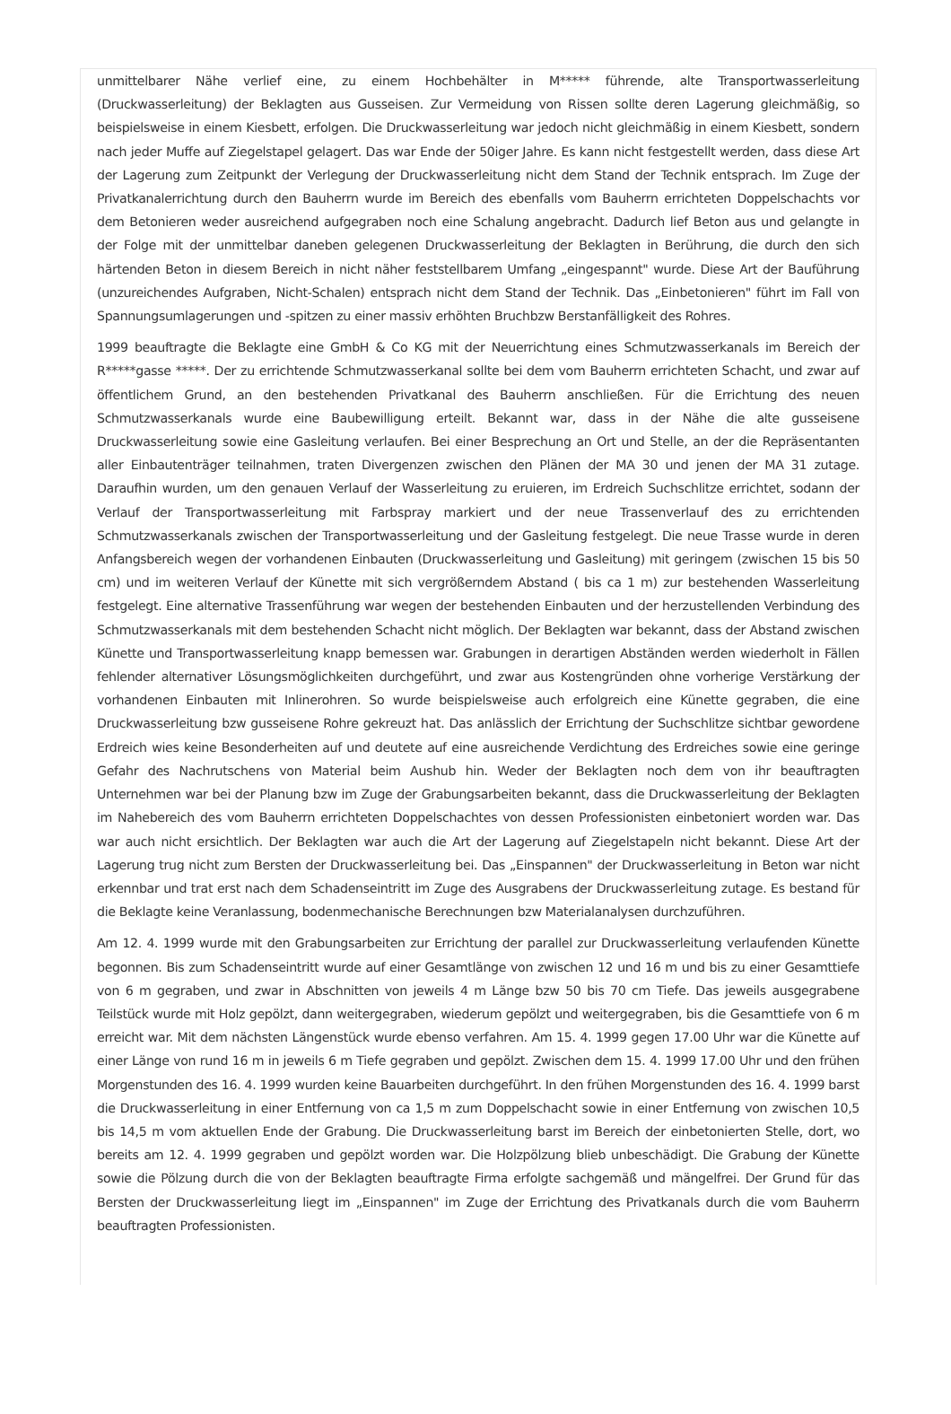unmittelbarer Nähe verlief eine, zu einem Hochbehälter in M***** führende, alte Transportwasserleitung (Druckwasserleitung) der Beklagten aus Gusseisen. Zur Vermeidung von Rissen sollte deren Lagerung gleichmäßig, so beispielsweise in einem Kiesbett, erfolgen. Die Druckwasserleitung war jedoch nicht gleichmäßig in einem Kiesbett, sondern nach jeder Muffe auf Ziegelstapel gelagert. Das war Ende der 50iger Jahre. Es kann nicht festgestellt werden, dass diese Art der Lagerung zum Zeitpunkt der Verlegung der Druckwasserleitung nicht dem Stand der Technik entsprach. Im Zuge der Privatkanalerrichtung durch den Bauherrn wurde im Bereich des ebenfalls vom Bauherrn errichteten Doppelschachts vor dem Betonieren weder ausreichend aufgegraben noch eine Schalung angebracht. Dadurch lief Beton aus und gelangte in der Folge mit der unmittelbar daneben gelegenen Druckwasserleitung der Beklagten in Berührung, die durch den sich härtenden Beton in diesem Bereich in nicht näher feststellbarem Umfang „eingespannt" wurde. Diese Art der Bauführung (unzureichendes Aufgraben, Nicht-Schalen) entsprach nicht dem Stand der Technik. Das „Einbetonieren" führt im Fall von Spannungsumlagerungen und -spitzen zu einer massiv erhöhten Bruchbzw Berstanfälligkeit des Rohres.
1999 beauftragte die Beklagte eine GmbH & Co KG mit der Neuerrichtung eines Schmutzwasserkanals im Bereich der R*****gasse *****. Der zu errichtende Schmutzwasserkanal sollte bei dem vom Bauherrn errichteten Schacht, und zwar auf öffentlichem Grund, an den bestehenden Privatkanal des Bauherrn anschließen. Für die Errichtung des neuen Schmutzwasserkanals wurde eine Baubewilligung erteilt. Bekannt war, dass in der Nähe die alte gusseisene Druckwasserleitung sowie eine Gasleitung verlaufen. Bei einer Besprechung an Ort und Stelle, an der die Repräsentanten aller Einbautenträger teilnahmen, traten Divergenzen zwischen den Plänen der MA 30 und jenen der MA 31 zutage. Daraufhin wurden, um den genauen Verlauf der Wasserleitung zu eruieren, im Erdreich Suchschlitze errichtet, sodann der Verlauf der Transportwasserleitung mit Farbspray markiert und der neue Trassenverlauf des zu errichtenden Schmutzwasserkanals zwischen der Transportwasserleitung und der Gasleitung festgelegt. Die neue Trasse wurde in deren Anfangsbereich wegen der vorhandenen Einbauten (Druckwasserleitung und Gasleitung) mit geringem (zwischen 15 bis 50 cm) und im weiteren Verlauf der Künette mit sich vergrößerndem Abstand ( bis ca 1 m) zur bestehenden Wasserleitung festgelegt. Eine alternative Trassenführung war wegen der bestehenden Einbauten und der herzustellenden Verbindung des Schmutzwasserkanals mit dem bestehenden Schacht nicht möglich. Der Beklagten war bekannt, dass der Abstand zwischen Künette und Transportwasserleitung knapp bemessen war. Grabungen in derartigen Abständen werden wiederholt in Fällen fehlender alternativer Lösungsmöglichkeiten durchgeführt, und zwar aus Kostengründen ohne vorherige Verstärkung der vorhandenen Einbauten mit Inlinerohren. So wurde beispielsweise auch erfolgreich eine Künette gegraben, die eine Druckwasserleitung bzw gusseisene Rohre gekreuzt hat. Das anlässlich der Errichtung der Suchschlitze sichtbar gewordene Erdreich wies keine Besonderheiten auf und deutete auf eine ausreichende Verdichtung des Erdreiches sowie eine geringe Gefahr des Nachrutschens von Material beim Aushub hin. Weder der Beklagten noch dem von ihr beauftragten Unternehmen war bei der Planung bzw im Zuge der Grabungsarbeiten bekannt, dass die Druckwasserleitung der Beklagten im Nahebereich des vom Bauherrn errichteten Doppelschachtes von dessen Professionisten einbetoniert worden war. Das war auch nicht ersichtlich. Der Beklagten war auch die Art der Lagerung auf Ziegelstapeln nicht bekannt. Diese Art der Lagerung trug nicht zum Bersten der Druckwasserleitung bei. Das „Einspannen" der Druckwasserleitung in Beton war nicht erkennbar und trat erst nach dem Schadenseintritt im Zuge des Ausgrabens der Druckwasserleitung zutage. Es bestand für die Beklagte keine Veranlassung, bodenmechanische Berechnungen bzw Materialanalysen durchzuführen.
Am 12. 4. 1999 wurde mit den Grabungsarbeiten zur Errichtung der parallel zur Druckwasserleitung verlaufenden Künette begonnen. Bis zum Schadenseintritt wurde auf einer Gesamtlänge von zwischen 12 und 16 m und bis zu einer Gesamttiefe von 6 m gegraben, und zwar in Abschnitten von jeweils 4 m Länge bzw 50 bis 70 cm Tiefe. Das jeweils ausgegrabene Teilstück wurde mit Holz gepölzt, dann weitergegraben, wiederum gepölzt und weitergegraben, bis die Gesamttiefe von 6 m erreicht war. Mit dem nächsten Längenstück wurde ebenso verfahren. Am 15. 4. 1999 gegen 17.00 Uhr war die Künette auf einer Länge von rund 16 m in jeweils 6 m Tiefe gegraben und gepölzt. Zwischen dem 15. 4. 1999 17.00 Uhr und den frühen Morgenstunden des 16. 4. 1999 wurden keine Bauarbeiten durchgeführt. In den frühen Morgenstunden des 16. 4. 1999 barst die Druckwasserleitung in einer Entfernung von ca 1,5 m zum Doppelschacht sowie in einer Entfernung von zwischen 10,5 bis 14,5 m vom aktuellen Ende der Grabung. Die Druckwasserleitung barst im Bereich der einbetonierten Stelle, dort, wo bereits am 12. 4. 1999 gegraben und gepölzt worden war. Die Holzpölzung blieb unbeschädigt. Die Grabung der Künette sowie die Pölzung durch die von der Beklagten beauftragte Firma erfolgte sachgemäß und mängelfrei. Der Grund für das Bersten der Druckwasserleitung liegt im „Einspannen" im Zuge der Errichtung des Privatkanals durch die vom Bauherrn beauftragten Professionisten.